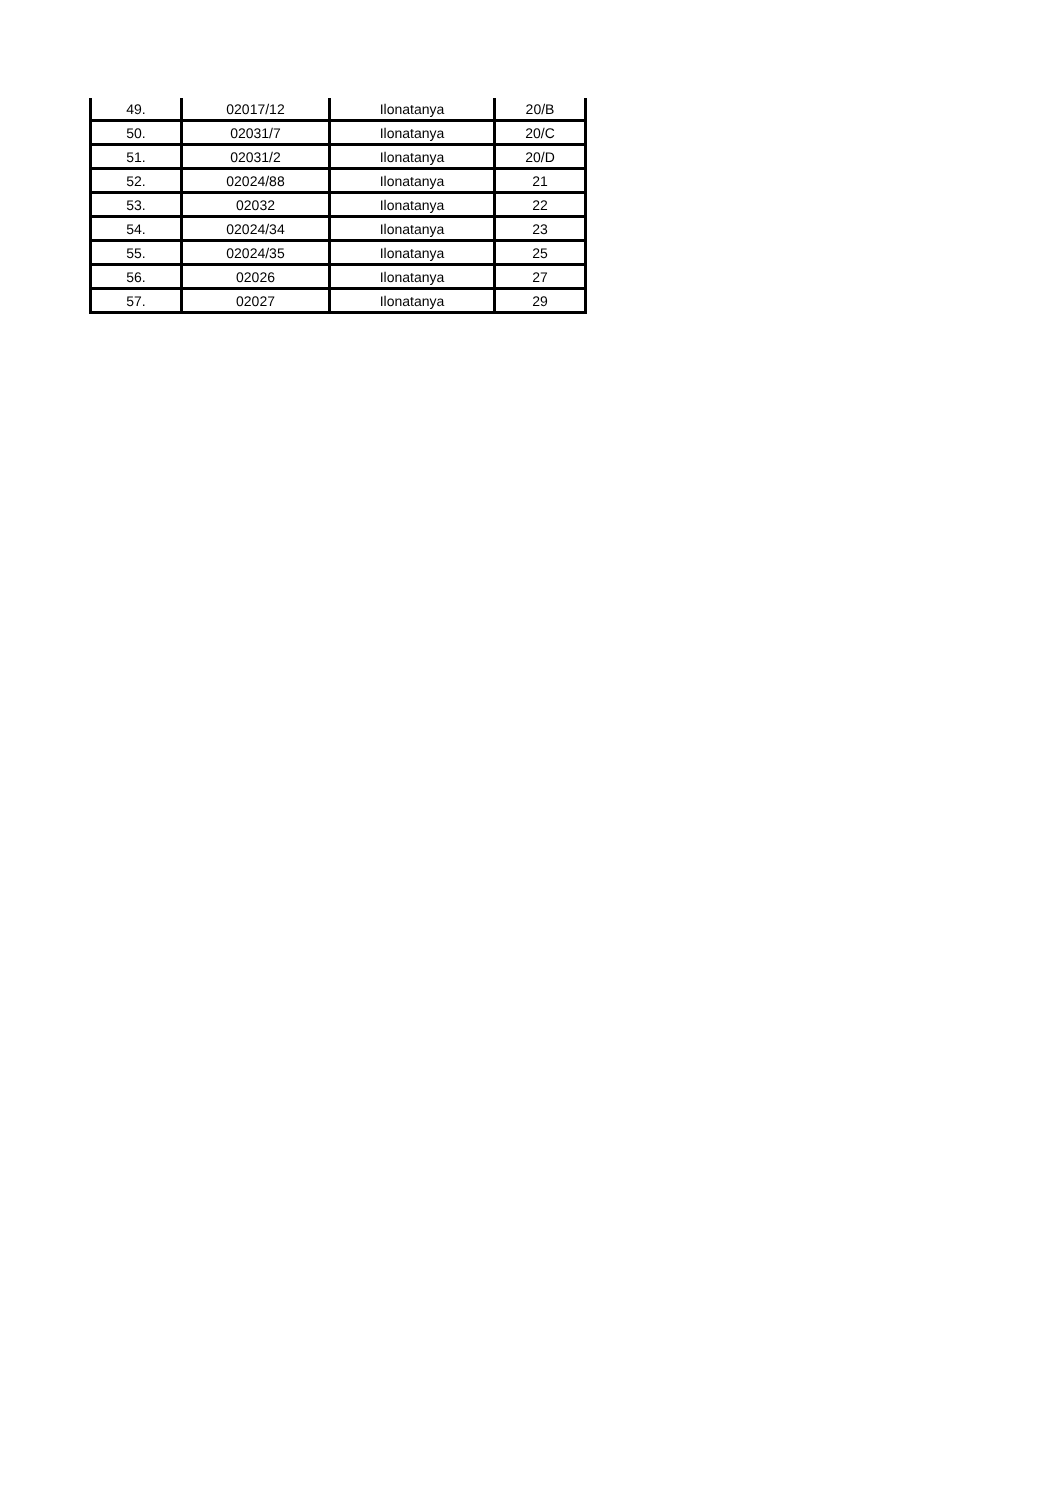| 49. | 02017/12 | Ilonatanya | 20/B |
| 50. | 02031/7 | Ilonatanya | 20/C |
| 51. | 02031/2 | Ilonatanya | 20/D |
| 52. | 02024/88 | Ilonatanya | 21 |
| 53. | 02032 | Ilonatanya | 22 |
| 54. | 02024/34 | Ilonatanya | 23 |
| 55. | 02024/35 | Ilonatanya | 25 |
| 56. | 02026 | Ilonatanya | 27 |
| 57. | 02027 | Ilonatanya | 29 |